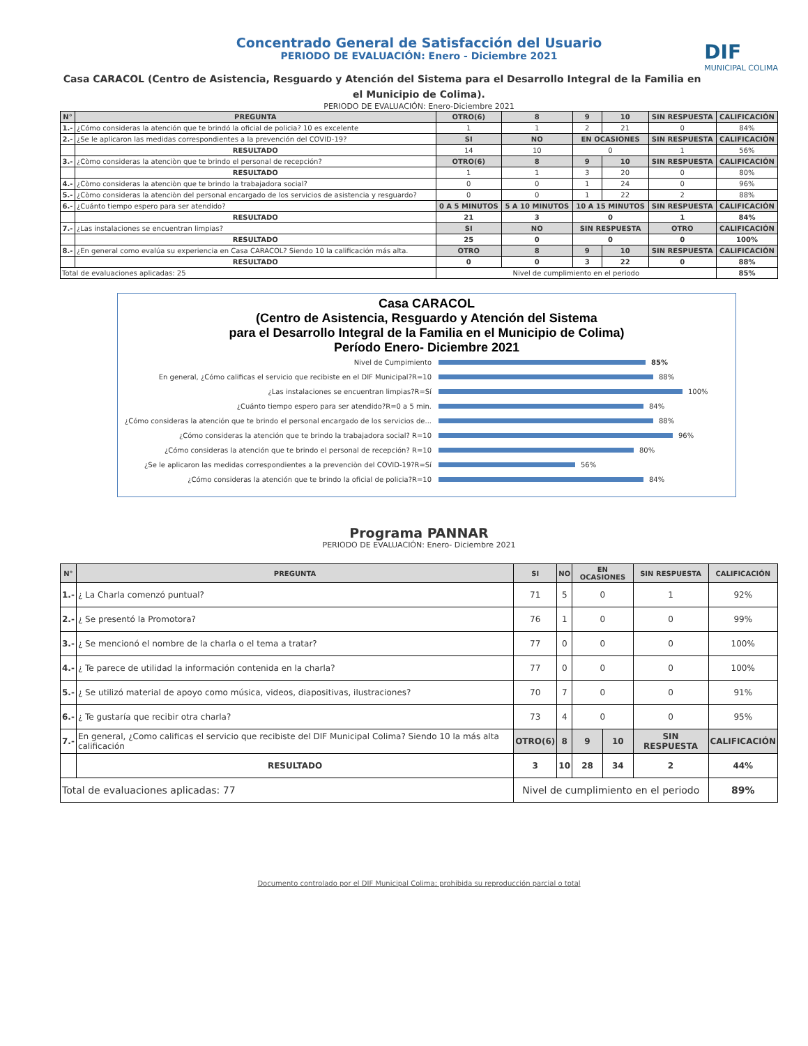Concentrado General de Satisfacción del Usuario
PERIODO DE EVALUACIÓN: Enero - Diciembre 2021
DIF
MUNICIPAL COLIMA
Casa CARACOL (Centro de Asistencia, Resguardo y Atención del Sistema para el Desarrollo Integral de la Familia en el Municipio de Colima).
PERIODO DE EVALUACIÓN: Enero-Diciembre 2021
| N° | PREGUNTA | OTRO(6) | 8 | 9 | 10 | SIN RESPUESTA | CALIFICACIÓN |
| --- | --- | --- | --- | --- | --- | --- | --- |
| 1.- | ¿Cómo consideras la atención que te brindó la oficial de policia? 10 es excelente | 1 | 1 | 2 | 21 | 0 | 84% |
| 2.- | ¿Se le aplicaron las medidas correspondientes a la prevención del COVID-19? | SI | NO | EN OCASIONES | | SIN RESPUESTA | CALIFICACIÓN |
| | RESULTADO | 14 | 10 | 0 | | 1 | 56% |
| 3.- | ¿Còmo consideras la atenciòn que te brindo el personal de recepción? | OTRO(6) | 8 | 9 | 10 | SIN RESPUESTA | CALIFICACIÓN |
| | RESULTADO | 1 | 1 | 3 | 20 | 0 | 80% |
| 4.- | ¿Còmo consideras la atenciòn que te brindo la trabajadora social? | 0 | 0 | 1 | 24 | 0 | 96% |
| 5.- | ¿Còmo consideras la atenciòn del personal encargado de los servicios de asistencia y resguardo? | 0 | 0 | 1 | 22 | 2 | 88% |
| 6.- | ¿Cuánto tiempo espero para ser atendido? | 0 A 5 MINUTOS | 5 A 10 MINUTOS | 10 A 15 MINUTOS | | SIN RESPUESTA | CALIFICACIÓN |
| | RESULTADO | 21 | 3 | 0 | | 1 | 84% |
| 7.- | ¿Las instalaciones se encuentran limpias? | SI | NO | SIN RESPUESTA | | OTRO | CALIFICACIÓN |
| | RESULTADO | 25 | 0 | 0 | | 0 | 100% |
| 8.- | ¿En general como evalúa su experiencia en Casa CARACOL? Siendo 10 la calificación más alta. | OTRO | 8 | 9 | 10 | SIN RESPUESTA | CALIFICACIÓN |
| | RESULTADO | 0 | 0 | 3 | 22 | 0 | 88% |
| Total de evaluaciones aplicadas: 25 | | Nivel de cumplimiento en el periodo | | | | | 85% |
Casa CARACOL
(Centro de Asistencia, Resguardo y Atención del Sistema
para el Desarrollo Integral de la Familia en el Municipio de Colima)
Período Enero- Diciembre 2021
Nivel de Cumpimiento 85%
En general, ¿Cómo calificas el servicio que recibiste en el DIF Municipal?R=10
88%
¿Las instalaciones se encuentran limpias?R=Sí
100%
¿Cuánto tiempo espero para ser atendido?R=0 a 5 min.
84%
¿Cómo consideras la atención que te brindo el personal encargado de los servicios de...
88%
¿Cómo consideras la atención que te brindo la trabajadora social? R=10
96%
¿Cómo consideras la atención que te brindo el personal de recepción? R=10
80%
¿Se le aplicaron las medidas correspondientes a la prevenciòn del COVID-19?R=Sí
56%
¿Cómo consideras la atención que te brindo la oficial de policia?R=10
84%
Programa PANNAR
PERIODO DE EVALUACIÓN: Enero- Diciembre 2021
| N° | PREGUNTA | SI | NO | EN OCASIONES | | SIN RESPUESTA | CALIFICACIÓN |
| --- | --- | --- | --- | --- | --- | --- | --- |
| 1.- | ¿ La Charla comenzó puntual? | 71 | 5 | 0 | | 1 | 92% |
| 2.- | ¿ Se presentó la Promotora? | 76 | 1 | 0 | | 0 | 99% |
| 3.- | ¿ Se mencionó el nombre de la charla o el tema a tratar? | 77 | 0 | 0 | | 0 | 100% |
| 4.- | ¿ Te parece de utilidad la información contenida en la charla? | 77 | 0 | 0 | | 0 | 100% |
| 5.- | ¿ Se utilizó material de apoyo como música, videos, diapositivas, ilustraciones? | 70 | 7 | 0 | | 0 | 91% |
| 6.- | ¿ Te gustaría que recibir otra charla? | 73 | 4 | 0 | | 0 | 95% |
| 7.- | En general, ¿Como calificas el servicio que recibiste del DIF Municipal Colima? Siendo 10 la más alta calificación | OTRO(6) | 8 | 9 | 10 | SIN RESPUESTA | CALIFICACIÓN |
| | RESULTADO | 3 | 10 | 28 | 34 | 2 | 44% |
| Total de evaluaciones aplicadas: 77 | | Nivel de cumplimiento en el periodo | | | | | 89% |
Documento controlado por el DIF Municipal Colima; prohibida su reproducción parcial o total